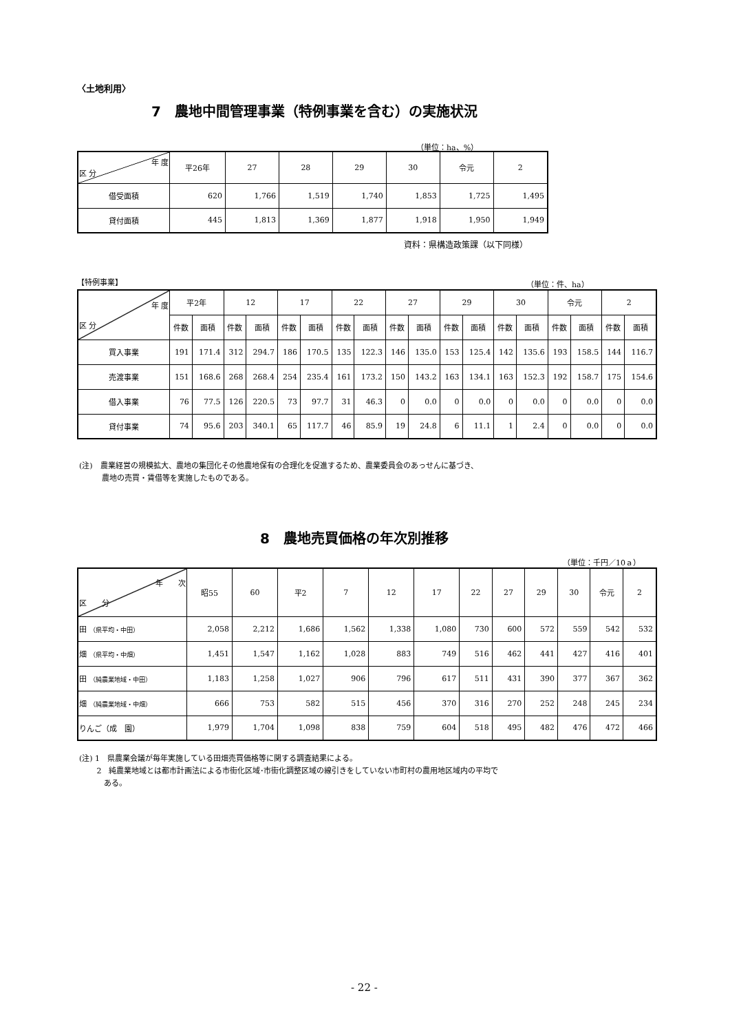〈土地利用〉
7　農地中間管理事業（特例事業を含む）の実施状況
（単位：ha、%）
| 年 度 区 分 | 平26年 | 27 | 28 | 29 | 30 | 令元 | 2 |
| --- | --- | --- | --- | --- | --- | --- | --- |
| 借受面積 | 620 | 1,766 | 1,519 | 1,740 | 1,853 | 1,725 | 1,495 |
| 貸付面積 | 445 | 1,813 | 1,369 | 1,877 | 1,918 | 1,950 | 1,949 |
資料：県構造政策課（以下同様）
【特例事業】 （単位：件、ha）
| 年 度 区 分 | 平2年 | | 12 | | 17 | | 22 | | 27 | | 29 | | 30 | | 令元 | | 2 | |
| --- | --- | --- | --- | --- | --- | --- | --- | --- | --- | --- | --- | --- | --- | --- | --- | --- | --- | --- |
| | 件数 | 面積 | 件数 | 面積 | 件数 | 面積 | 件数 | 面積 | 件数 | 面積 | 件数 | 面積 | 件数 | 面積 | 件数 | 面積 | 件数 | 面積 |
| 買入事業 | 191 | 171.4 | 312 | 294.7 | 186 | 170.5 | 135 | 122.3 | 146 | 135.0 | 153 | 125.4 | 142 | 135.6 | 193 | 158.5 | 144 | 116.7 |
| 売渡事業 | 151 | 168.6 | 268 | 268.4 | 254 | 235.4 | 161 | 173.2 | 150 | 143.2 | 163 | 134.1 | 163 | 152.3 | 192 | 158.7 | 175 | 154.6 |
| 借入事業 | 76 | 77.5 | 126 | 220.5 | 73 | 97.7 | 31 | 46.3 | 0 | 0.0 | 0 | 0.0 | 0 | 0.0 | 0 | 0.0 | 0 | 0.0 |
| 貸付事業 | 74 | 95.6 | 203 | 340.1 | 65 | 117.7 | 46 | 85.9 | 19 | 24.8 | 6 | 11.1 | 1 | 2.4 | 0 | 0.0 | 0 | 0.0 |
(注)　農業経営の規模拡大、農地の集団化その他農地保有の合理化を促進するため、農業委員会のあっせんに基づき、
　　　農地の売買・賃借等を実施したものである。
8　農地売買価格の年次別推移
（単位：千円／10ａ）
| 年 次 区 分 | 昭55 | 60 | 平2 | 7 | 12 | 17 | 22 | 27 | 29 | 30 | 令元 | 2 |
| --- | --- | --- | --- | --- | --- | --- | --- | --- | --- | --- | --- | --- |
| 田 （県平均・中田） | 2,058 | 2,212 | 1,686 | 1,562 | 1,338 | 1,080 | 730 | 600 | 572 | 559 | 542 | 532 |
| 畑 （県平均・中畑） | 1,451 | 1,547 | 1,162 | 1,028 | 883 | 749 | 516 | 462 | 441 | 427 | 416 | 401 |
| 田 （純農業地域・中田） | 1,183 | 1,258 | 1,027 | 906 | 796 | 617 | 511 | 431 | 390 | 377 | 367 | 362 |
| 畑 （純農業地域・中畑） | 666 | 753 | 582 | 515 | 456 | 370 | 316 | 270 | 252 | 248 | 245 | 234 |
| りんご（成 園） | 1,979 | 1,704 | 1,098 | 838 | 759 | 604 | 518 | 495 | 482 | 476 | 472 | 466 |
(注) 1　県農業会議が毎年実施している田畑売買価格等に関する調査結果による。
　　 2　純農業地域とは都市計画法による市街化区域･市街化調整区域の線引きをしていない市町村の農用地区域内の平均で
　　　 ある。
- 22 -